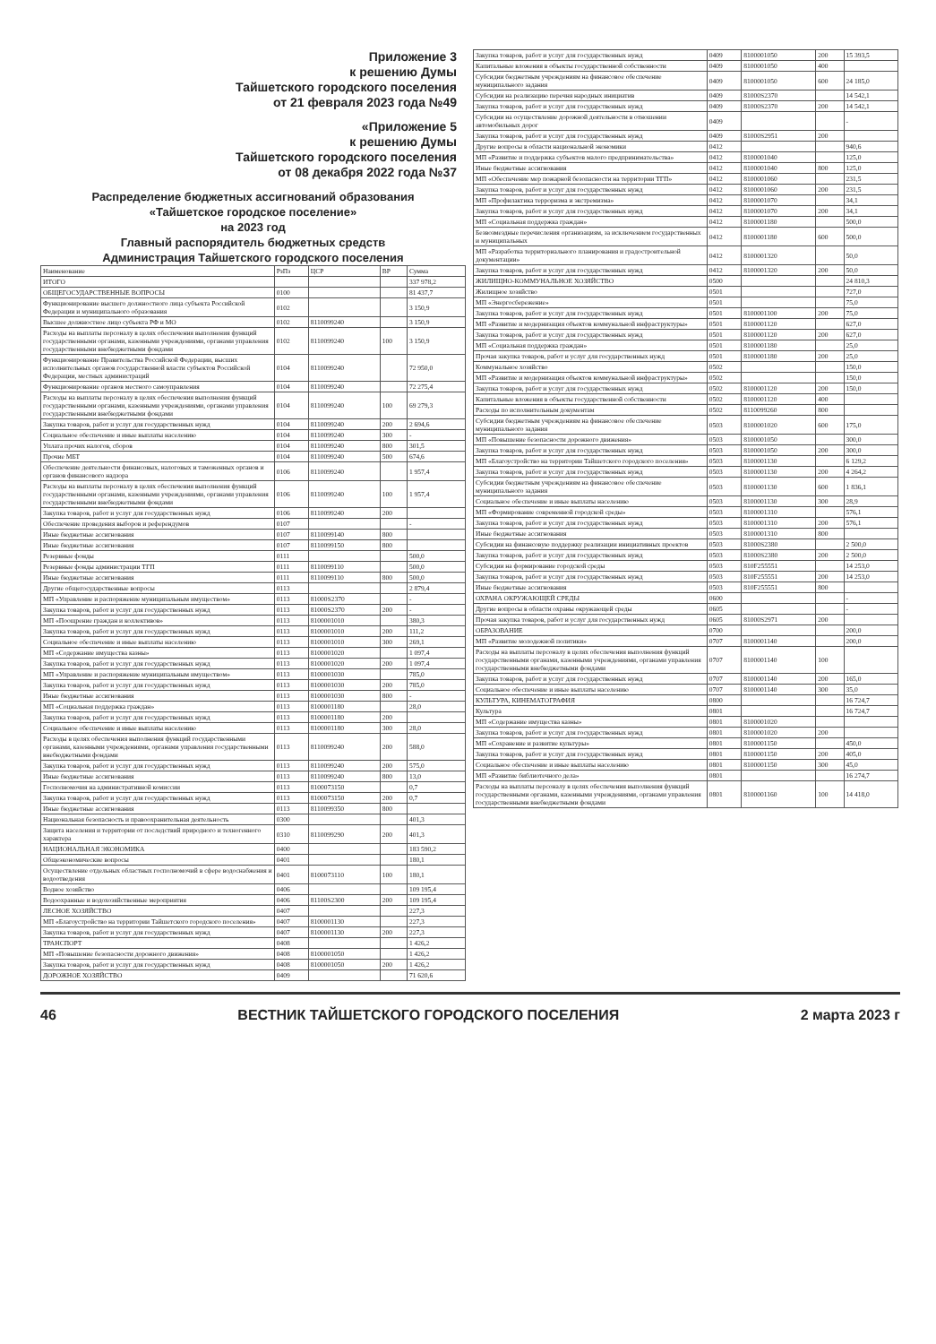Приложение 3
к решению Думы
Тайшетского городского поселения
от 21 февраля 2023 года №49
«Приложение 5
к решению Думы
Тайшетского городского поселения
от 08 декабря 2022 года №37
Распределение бюджетных ассигнований образования
«Тайшетское городское поселение»
на 2023 год
Главный распорядитель бюджетных средств
Администрация Тайшетского городского поселения
| Наименование | РзПз | ЦСР | ВР | Сумма |
| --- | --- | --- | --- | --- |
| ИТОГО | | | | 337 978,2 |
| ОБЩЕГОСУДАРСТВЕННЫЕ ВОПРОСЫ | 0100 | | | 81 437,7 |
| Функционирование высшего должностного лица субъекта Российской Федерации и муниципального образования | 0102 | | | 3 150,9 |
| Высшее должностное лицо субъекта РФ и МО | 0102 | 8110099240 | | 3 150,9 |
| Расходы на выплаты персоналу в целях обеспечения выполнения функций государственными органами, казенными учреждениями, органами управления государственными внебюджетными фондами | 0102 | 8110099240 | 100 | 3 150,9 |
| Функционирование Правительства Российской Федерации, высших исполнительных органов государственной власти субъектов Российской Федерации, местных администраций | 0104 | 8110099240 | | 72 950,0 |
| Функционирование органов местного самоуправления | 0104 | 8110099240 | | 72 275,4 |
| Расходы на выплаты персоналу в целях обеспечения выполнения функций государственными органами, казенными учреждениями, органами управления государственными внебюджетными фондами | 0104 | 8110099240 | 100 | 69 279,3 |
| Закупка товаров, работ и услуг для государственных нужд | 0104 | 8110099240 | 200 | 2 694,6 |
| Социальное обеспечение и иные выплаты населению | 0104 | 8110099240 | 300 | - |
| Уплата прочих налогов, сборов | 0104 | 8110099240 | 800 | 301,5 |
| Прочие МБТ | 0104 | 8110099240 | 500 | 674,6 |
| Обеспечение деятельности финансовых, налоговых и таможенных органов и органов финансового надзора | 0106 | 8110099240 | | 1 957,4 |
| Расходы на выплаты персоналу в целях обеспечения выполнения функций государственными органами, казенными учреждениями, органами управления государственными внебюджетными фондами | 0106 | 8110099240 | 100 | 1 957,4 |
| Закупка товаров, работ и услуг для государственных нужд | 0106 | 8110099240 | 200 | |
| Обеспечение проведения выборов и референдумов | 0107 | | | - |
| Иные бюджетные ассигнования | 0107 | 8110099140 | 800 | |
| Иные бюджетные ассигнования | 0107 | 8110099150 | 800 | |
| Резервные фонды | 0111 | | | 500,0 |
| Резервные фонды администрации ТГП | 0111 | 8110099110 | | 500,0 |
| Иные бюджетные ассигнования | 0111 | 8110099110 | 800 | 500,0 |
| Другие общегосударственные вопросы | 0113 | | | 2 879,4 |
| МП «Управление и распоряжение муниципальным имуществом» | 0113 | 81000S2370 | | - |
| Закупка товаров, работ и услуг для государственных нужд | 0113 | 81000S2370 | 200 | - |
| МП «Поощрение граждан и коллективов» | 0113 | 8100001010 | | 380,3 |
| Закупка товаров, работ и услуг для государственных нужд | 0113 | 8100001010 | 200 | 111,2 |
| Социальное обеспечение и иные выплаты населению | 0113 | 8100001010 | 300 | 269,1 |
| МП «Содержание имущества казны» | 0113 | 8100001020 | | 1 097,4 |
| Закупка товаров, работ и услуг для государственных нужд | 0113 | 8100001020 | 200 | 1 097,4 |
| МП «Управление и распоряжение муниципальным имуществом» | 0113 | 8100001030 | | 785,0 |
| Закупка товаров, работ и услуг для государственных нужд | 0113 | 8100001030 | 200 | 785,0 |
| Иные бюджетные ассигнования | 0113 | 8100001030 | 800 | - |
| МП «Социальная поддержка граждан» | 0113 | 8100001180 | | 28,0 |
| Закупка товаров, работ и услуг для государственных нужд | 0113 | 8100001180 | 200 | |
| Социальное обеспечение и иные выплаты населению | 0113 | 8100001180 | 300 | 28,0 |
| Расходы в целях обеспечения выполнения функций государственными органами, казенными учреждениями, органами управления государственными внебюджетными фондами | 0113 | 8110099240 | 200 | 588,0 |
| Закупка товаров, работ и услуг для государственных нужд | 0113 | 8110099240 | 200 | 575,0 |
| Иные бюджетные ассигнования | 0113 | 8110099240 | 800 | 13,0 |
| Госполномочия на административной комиссии | 0113 | 8100073150 | | 0,7 |
| Закупка товаров, работ и услуг для государственных нужд | 0113 | 8100073150 | 200 | 0,7 |
| Иные бюджетные ассигнования | 0113 | 8110099350 | 800 | |
| Национальная безопасность и правоохранительная деятельность | 0300 | | | 401,3 |
| Защита населения и территории от последствий природного и техногенного характера | 0310 | 8110099290 | 200 | 401,3 |
| НАЦИОНАЛЬНАЯ ЭКОНОМИКА | 0400 | | | 183 590,2 |
| Общеэкономические вопросы | 0401 | | | 180,1 |
| Осуществление отдельных областных госполномочий в сфере водоснабжения и водоотведения | 0401 | 8100073110 | 100 | 180,1 |
| Водное хозяйство | 0406 | | | 109 195,4 |
| Водоохранные и водохозяйственные мероприятия | 0406 | 81100S2300 | 200 | 109 195,4 |
| ЛЕСНОЕ ХОЗЯЙСТВО | 0407 | | | 227,3 |
| МП «Благоустройство на территории Тайшетского городского поселения» | 0407 | 8100001130 | | 227,3 |
| Закупка товаров, работ и услуг для государственных нужд | 0407 | 8100001130 | 200 | 227,3 |
| ТРАНСПОРТ | 0408 | | | 1 426,2 |
| МП «Повышение безопасности дорожного движения» | 0408 | 8100001050 | | 1 426,2 |
| Закупка товаров, работ и услуг для государственных нужд | 0408 | 8100001050 | 200 | 1 426,2 |
| ДОРОЖНОЕ ХОЗЯЙСТВО | 0409 | | | 71 620,6 |
| Закупка товаров, работ и услуг для государственных нужд | 0409 | 8100001050 | 200 | 15 393,5 |
| Капитальные вложения в объекты государственной собственности | 0409 | 8100001050 | 400 | |
| Субсидии бюджетным учреждениям на финансовое обеспечение муниципального задания | 0409 | 8100001050 | 600 | 24 185,0 |
| Субсидии на реализацию перечня народных инициатив | 0409 | 81000S2370 | | 14 542,1 |
| Закупка товаров, работ и услуг для государственных нужд | 0409 | 81000S2370 | 200 | 14 542,1 |
| Субсидии на осуществление дорожной деятельности в отношении автомобильных дорог | 0409 | | | - |
| Закупка товаров, работ и услуг для государственных нужд | 0409 | 81000S2951 | 200 | |
| Другие вопросы в области национальной экономики | 0412 | | | 940,6 |
| МП «Развитие и поддержка субъектов малого предпринимательства» | 0412 | 8100001040 | | 125,0 |
| Иные бюджетные ассигнования | 0412 | 8100001040 | 800 | 125,0 |
| МП «Обеспечение мер пожарной безопасности на территории ТГП» | 0412 | 8100001060 | | 231,5 |
| Закупка товаров, работ и услуг для государственных нужд | 0412 | 8100001060 | 200 | 231,5 |
| МП «Профилактика терроризма и экстремизма» | 0412 | 8100001070 | | 34,1 |
| Закупка товаров, работ и услуг для государственных нужд | 0412 | 8100001070 | 200 | 34,1 |
| МП «Социальная поддержка граждан» | 0412 | 8100001180 | | 500,0 |
| Безвозмездные перечисления организациям, за исключением государственных и муниципальных | 0412 | 8100001180 | 600 | 500,0 |
| МП «Разработка территориального планирования и градостроительной документации» | 0412 | 8100001320 | | 50,0 |
| Закупка товаров, работ и услуг для государственных нужд | 0412 | 8100001320 | 200 | 50,0 |
| ЖИЛИЩНО-КОММУНАЛЬНОЕ ХОЗЯЙСТВО | 0500 | | | 24 810,3 |
| Жилищное хозяйство | 0501 | | | 727,0 |
| МП «Энергосбережение» | 0501 | | | 75,0 |
| Закупка товаров, работ и услуг для государственных нужд | 0501 | 8100001100 | 200 | 75,0 |
| МП «Развитие и модернизация объектов коммунальной инфраструктуры» | 0501 | 8100001120 | | 627,0 |
| Закупка товаров, работ и услуг для государственных нужд | 0501 | 8100001120 | 200 | 627,0 |
| МП «Социальная поддержка граждан» | 0501 | 8100001180 | | 25,0 |
| Прочая закупка товаров, работ и услуг для государственных нужд | 0501 | 8100001180 | 200 | 25,0 |
| Коммунальное хозяйство | 0502 | | | 150,0 |
| МП «Развитие и модернизация объектов коммунальной инфраструктуры» | 0502 | | | 150,0 |
| Закупка товаров, работ и услуг для государственных нужд | 0502 | 8100001120 | 200 | 150,0 |
| Капитальные вложения в объекты государственной собственности | 0502 | 8100001120 | 400 | |
| Расходы по исполнительным документам | 0502 | 8110099260 | 800 | |
| Субсидии бюджетным учреждениям на финансовое обеспечение муниципального задания | 0503 | 8100001020 | 600 | 175,0 |
| МП «Повышение безопасности дорожного движения» | 0503 | 8100001050 | | 300,0 |
| Закупка товаров, работ и услуг для государственных нужд | 0503 | 8100001050 | 200 | 300,0 |
| МП «Благоустройство на территории Тайшетского городского поселения» | 0503 | 8100001130 | | 6 129,2 |
| Закупка товаров, работ и услуг для государственных нужд | 0503 | 8100001130 | 200 | 4 264,2 |
| Субсидии бюджетным учреждениям на финансовое обеспечение муниципального задания | 0503 | 8100001130 | 600 | 1 836,1 |
| Социальное обеспечение и иные выплаты населению | 0503 | 8100001130 | 300 | 28,9 |
| МП «Формирование современной городской среды» | 0503 | 8100001310 | | 576,1 |
| Закупка товаров, работ и услуг для государственных нужд | 0503 | 8100001310 | 200 | 576,1 |
| Иные бюджетные ассигнования | 0503 | 8100001310 | 800 | |
| Субсидии на финансовую поддержку реализации инициативных проектов | 0503 | 81000S2380 | | 2 500,0 |
| Закупка товаров, работ и услуг для государственных нужд | 0503 | 81000S2380 | 200 | 2 500,0 |
| Субсидии на формирование городской среды | 0503 | 810F255551 | | 14 253,0 |
| Закупка товаров, работ и услуг для государственных нужд | 0503 | 810F255551 | 200 | 14 253,0 |
| Иные бюджетные ассигнования | 0503 | 810F255551 | 800 | |
| ОХРАНА ОКРУЖАЮЩЕЙ СРЕДЫ | 0600 | | | - |
| Другие вопросы в области охраны окружающей среды | 0605 | | | - |
| Прочая закупка товаров, работ и услуг для государственных нужд | 0605 | 81000S2971 | 200 | |
| ОБРАЗОВАНИЕ | 0700 | | | 200,0 |
| МП «Развитие молодежной политики» | 0707 | 8100001140 | | 200,0 |
| Расходы на выплаты персоналу в целях обеспечения выполнения функций государственными органами, казенными учреждениями, органами управления государственными внебюджетными фондами | 0707 | 8100001140 | 100 | |
| Закупка товаров, работ и услуг для государственных нужд | 0707 | 8100001140 | 200 | 165,0 |
| Социальное обеспечение и иные выплаты населению | 0707 | 8100001140 | 300 | 35,0 |
| КУЛЬТУРА, КИНЕМАТОГРАФИЯ | 0800 | | | 16 724,7 |
| Культура | 0801 | | | 16 724,7 |
| МП «Содержание имущества казны» | 0801 | 8100001020 | | |
| Закупка товаров, работ и услуг для государственных нужд | 0801 | 8100001020 | 200 | |
| МП «Сохранение и развитие культуры» | 0801 | 8100001150 | | 450,0 |
| Закупка товаров, работ и услуг для государственных нужд | 0801 | 8100001150 | 200 | 405,0 |
| Социальное обеспечение и иные выплаты населению | 0801 | 8100001150 | 300 | 45,0 |
| МП «Развитие библиотечного дела» | 0801 | | | 16 274,7 |
| Расходы на выплаты персоналу в целях обеспечения выполнения функций государственными органами, казенными учреждениями, органами управления государственными внебюджетными фондами | 0801 | 8100001160 | 100 | 14 418,0 |
46 ВЕСТНИК ТАЙШЕТСКОГО ГОРОДСКОГО ПОСЕЛЕНИЯ 2 марта 2023 г